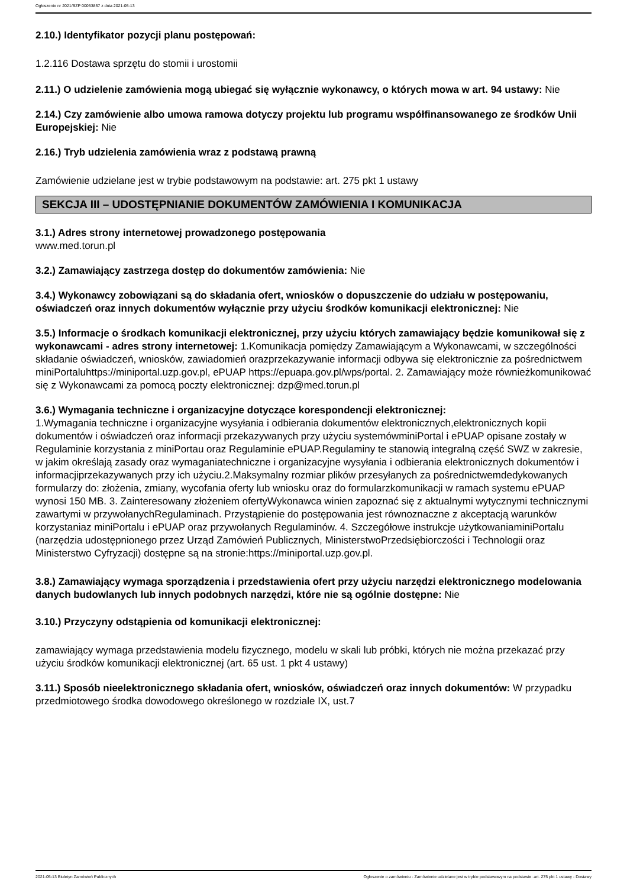Ogłoszenie nr 2021/BZP 00053857 z dnia 2021-05-13
2.10.) Identyfikator pozycji planu postępowań:
1.2.116 Dostawa sprzętu do stomii i urostomii
2.11.) O udzielenie zamówienia mogą ubiegać się wyłącznie wykonawcy, o których mowa w art. 94 ustawy: Nie
2.14.) Czy zamówienie albo umowa ramowa dotyczy projektu lub programu współfinansowanego ze środków Unii Europejskiej: Nie
2.16.) Tryb udzielenia zamówienia wraz z podstawą prawną
Zamówienie udzielane jest w trybie podstawowym na podstawie: art. 275 pkt 1 ustawy
SEKCJA III – UDOSTĘPNIANIE DOKUMENTÓW ZAMÓWIENIA I KOMUNIKACJA
3.1.) Adres strony internetowej prowadzonego postępowania
www.med.torun.pl
3.2.) Zamawiający zastrzega dostęp do dokumentów zamówienia: Nie
3.4.) Wykonawcy zobowiązani są do składania ofert, wniosków o dopuszczenie do udziału w postępowaniu, oświadczeń oraz innych dokumentów wyłącznie przy użyciu środków komunikacji elektronicznej: Nie
3.5.) Informacje o środkach komunikacji elektronicznej, przy użyciu których zamawiający będzie komunikował się z wykonawcami - adres strony internetowej: 1.Komunikacja pomiędzy Zamawiającym a Wykonawcami, w szczególności składanie oświadczeń, wniosków, zawiadomień orazprzekazywanie informacji odbywa się elektronicznie za pośrednictwem miniPortaluhttps://miniportal.uzp.gov.pl, ePUAP https://epuapa.gov.pl/wps/portal. 2. Zamawiający może równieżkomunikować się z Wykonawcami za pomocą poczty elektronicznej: dzp@med.torun.pl
3.6.) Wymagania techniczne i organizacyjne dotyczące korespondencji elektronicznej:
1.Wymagania techniczne i organizacyjne wysyłania i odbierania dokumentów elektronicznych,elektronicznych kopii dokumentów i oświadczeń oraz informacji przekazywanych przy użyciu systemówminiPortal i ePUAP opisane zostały w Regulaminie korzystania z miniPortau oraz Regulaminie ePUAP.Regulaminy te stanowią integralną część SWZ w zakresie, w jakim określają zasady oraz wymaganiatechniczne i organizacyjne wysyłania i odbierania elektronicznych dokumentów i informacjiprzekazywanych przy ich użyciu.2.Maksymalny rozmiar plików przesyłanych za pośrednictwemdedykowanych formularzy do: złożenia, zmiany, wycofania oferty lub wniosku oraz do formularzkomunikacji w ramach systemu ePUAP wynosi 150 MB. 3. Zainteresowany złożeniem ofertyWykonawca winien zapoznać się z aktualnymi wytycznymi technicznymi zawartymi w przywołanychRegulaminach. Przystąpienie do postępowania jest równoznaczne z akceptacją warunków korzystaniaz miniPortalu i ePUAP oraz przywołanych Regulaminów. 4. Szczegółowe instrukcje użytkowaniaminiPortalu (narzędzia udostępnionego przez Urząd Zamówień Publicznych, MinisterstwoPrzedsiębiorczości i Technologii oraz Ministerstwo Cyfryzacji) dostępne są na stronie:https://miniportal.uzp.gov.pl.
3.8.) Zamawiający wymaga sporządzenia i przedstawienia ofert przy użyciu narzędzi elektronicznego modelowania danych budowlanych lub innych podobnych narzędzi, które nie są ogólnie dostępne: Nie
3.10.) Przyczyny odstąpienia od komunikacji elektronicznej:
zamawiający wymaga przedstawienia modelu fizycznego, modelu w skali lub próbki, których nie można przekazać przy użyciu środków komunikacji elektronicznej (art. 65 ust. 1 pkt 4 ustawy)
3.11.) Sposób nieelektronicznego składania ofert, wniosków, oświadczeń oraz innych dokumentów: W przypadku przedmiotowego środka dowodowego określonego w rozdziale IX, ust.7
2021-05-13 Biuletyn Zamówień Publicznych Ogłoszenie o zamówieniu - Zamówienie udzielane jest w trybie podstawowym na podstawie: art. 275 pkt 1 ustawy - Dostawy